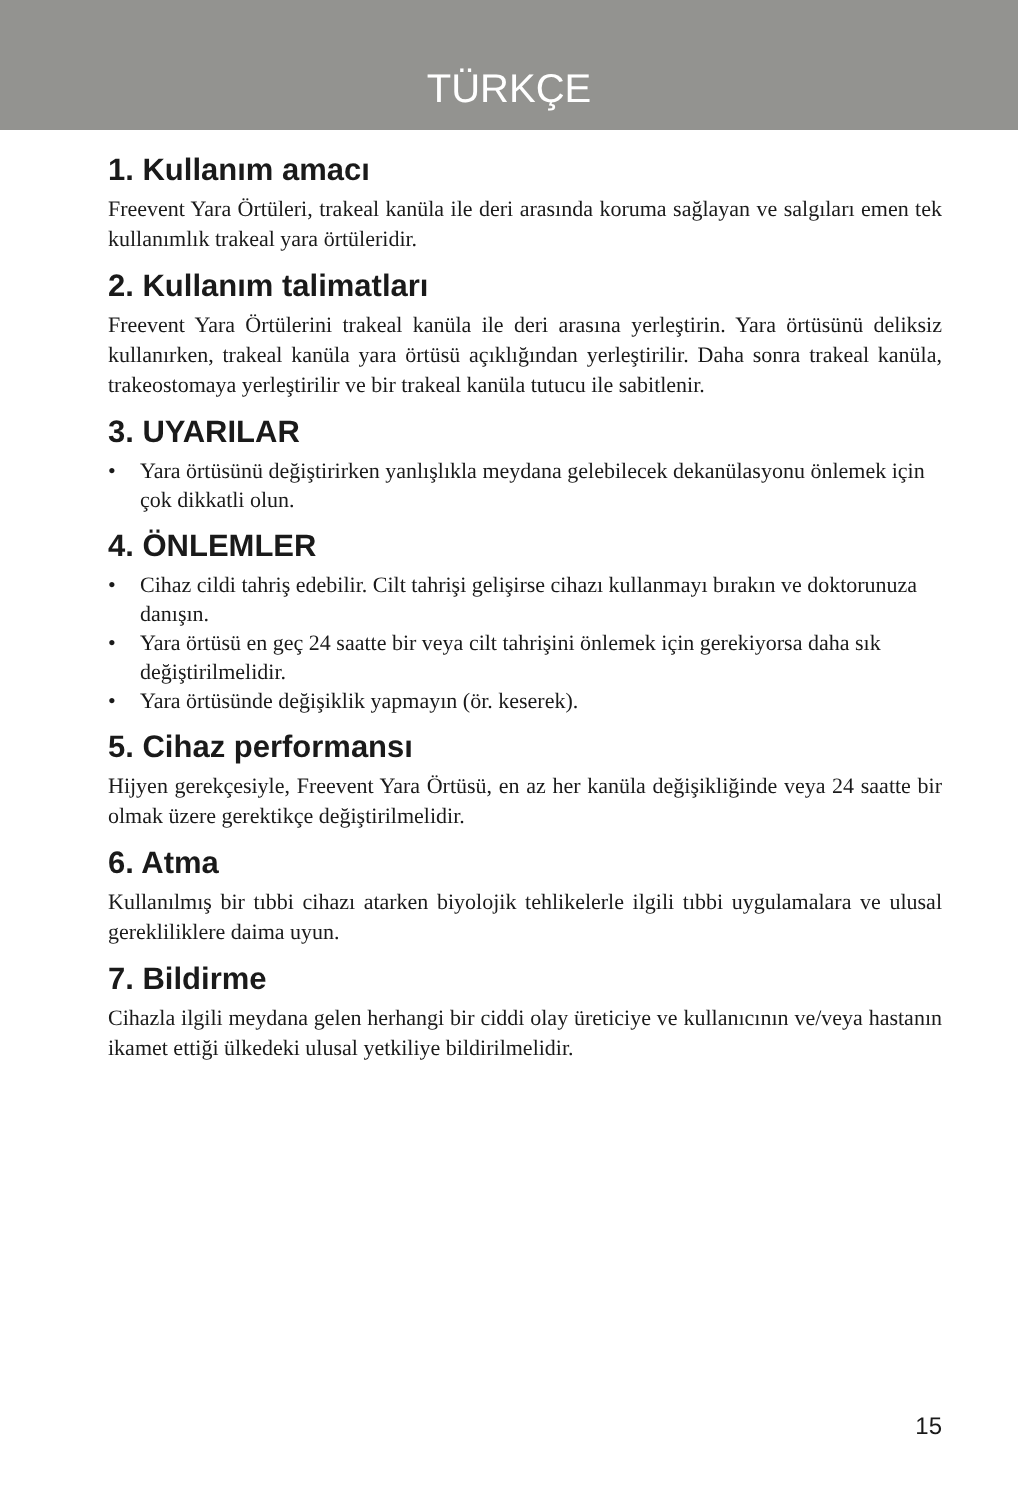TÜRKÇE
1. Kullanım amacı
Freevent Yara Örtüleri, trakeal kanüla ile deri arasında koruma sağlayan ve salgıları emen tek kullanımlık trakeal yara örtüleridir.
2. Kullanım talimatları
Freevent Yara Örtülerini trakeal kanüla ile deri arasına yerleştirin. Yara örtüsünü deliksiz kullanırken, trakeal kanüla yara örtüsü açıklığından yerleştirilir. Daha sonra trakeal kanüla, trakeostomaya yerleştirilir ve bir trakeal kanüla tutucu ile sabitlenir.
3. UYARILAR
• Yara örtüsünü değiştirirken yanlışlıkla meydana gelebilecek dekanülasyonu önlemek için çok dikkatli olun.
4. ÖNLEMLER
• Cihaz cildi tahriş edebilir. Cilt tahrişi gelişirse cihazı kullanmayı bırakın ve doktorunuza danışın.
• Yara örtüsü en geç 24 saatte bir veya cilt tahrişini önlemek için gerekiyorsa daha sık değiştirilmelidir.
• Yara örtüsünde değişiklik yapmayın (ör. keserek).
5. Cihaz performansı
Hijyen gerekçesiyle, Freevent Yara Örtüsü, en az her kanüla değişikliğinde veya 24 saatte bir olmak üzere gerektikçe değiştirilmelidir.
6. Atma
Kullanılmış bir tıbbi cihazı atarken biyolojik tehlikelerle ilgili tıbbi uygulamalara ve ulusal gerekliliklere daima uyun.
7. Bildirme
Cihazla ilgili meydana gelen herhangi bir ciddi olay üreticiye ve kullanıcının ve/veya hastanın ikamet ettiği ülkedeki ulusal yetkiliye bildirilmelidir.
15